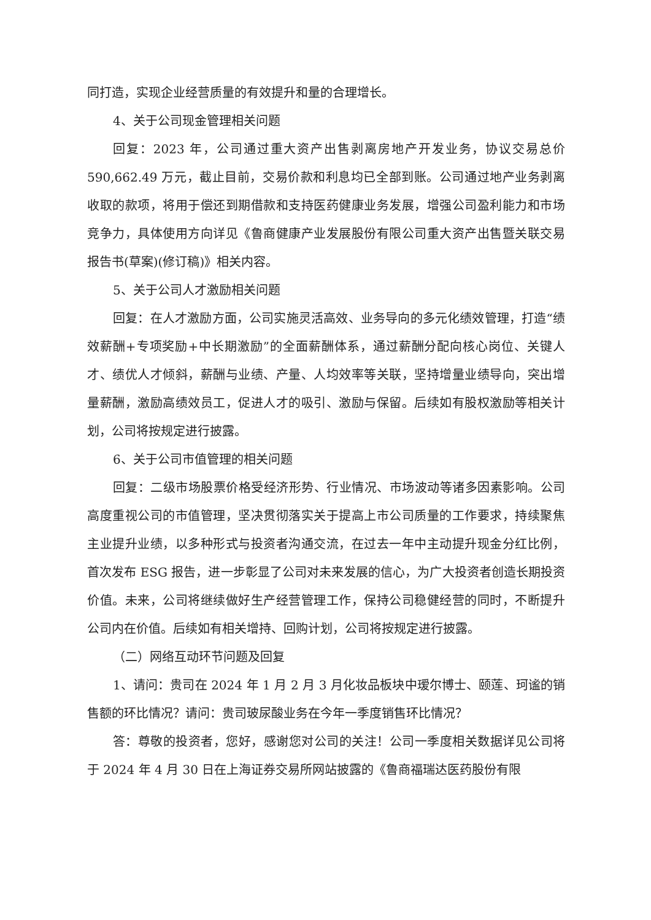同打造，实现企业经营质量的有效提升和量的合理增长。
4、关于公司现金管理相关问题
回复：2023 年，公司通过重大资产出售剥离房地产开发业务，协议交易总价590,662.49 万元，截止目前，交易价款和利息均已全部到账。公司通过地产业务剥离收取的款项，将用于偿还到期借款和支持医药健康业务发展，增强公司盈利能力和市场竞争力，具体使用方向详见《鲁商健康产业发展股份有限公司重大资产出售暨关联交易报告书(草案)(修订稿)》相关内容。
5、关于公司人才激励相关问题
回复：在人才激励方面，公司实施灵活高效、业务导向的多元化绩效管理，打造“绩效薪酬+专项奖励+中长期激励”的全面薪酬体系，通过薪酬分配向核心岗位、关键人才、绩优人才倾斜，薪酬与业绩、产量、人均效率等关联，坚持增量业绩导向，突出增量薪酬，激励高绩效员工，促进人才的吸引、激励与保留。后续如有股权激励等相关计划，公司将按规定进行披露。
6、关于公司市值管理的相关问题
回复：二级市场股票价格受经济形势、行业情况、市场波动等诸多因素影响。公司高度重视公司的市值管理，坚决贯彻落实关于提高上市公司质量的工作要求，持续聚焦主业提升业绩，以多种形式与投资者沟通交流，在过去一年中主动提升现金分红比例，首次发布 ESG 报告，进一步彰显了公司对未来发展的信心，为广大投资者创造长期投资价值。未来，公司将继续做好生产经营管理工作，保持公司稳健经营的同时，不断提升公司内在价值。后续如有相关增持、回购计划，公司将按规定进行披露。
（二）网络互动环节问题及回复
1、请问：贵司在 2024 年 1 月 2 月 3 月化妆品板块中瑷尔博士、颐莲、珂谧的销售额的环比情况？请问：贵司玻尿酸业务在今年一季度销售环比情况？
答：尊敬的投资者，您好，感谢您对公司的关注！公司一季度相关数据详见公司将于 2024 年 4 月 30 日在上海证券交易所网站披露的《鲁商福瑞达医药股份有限